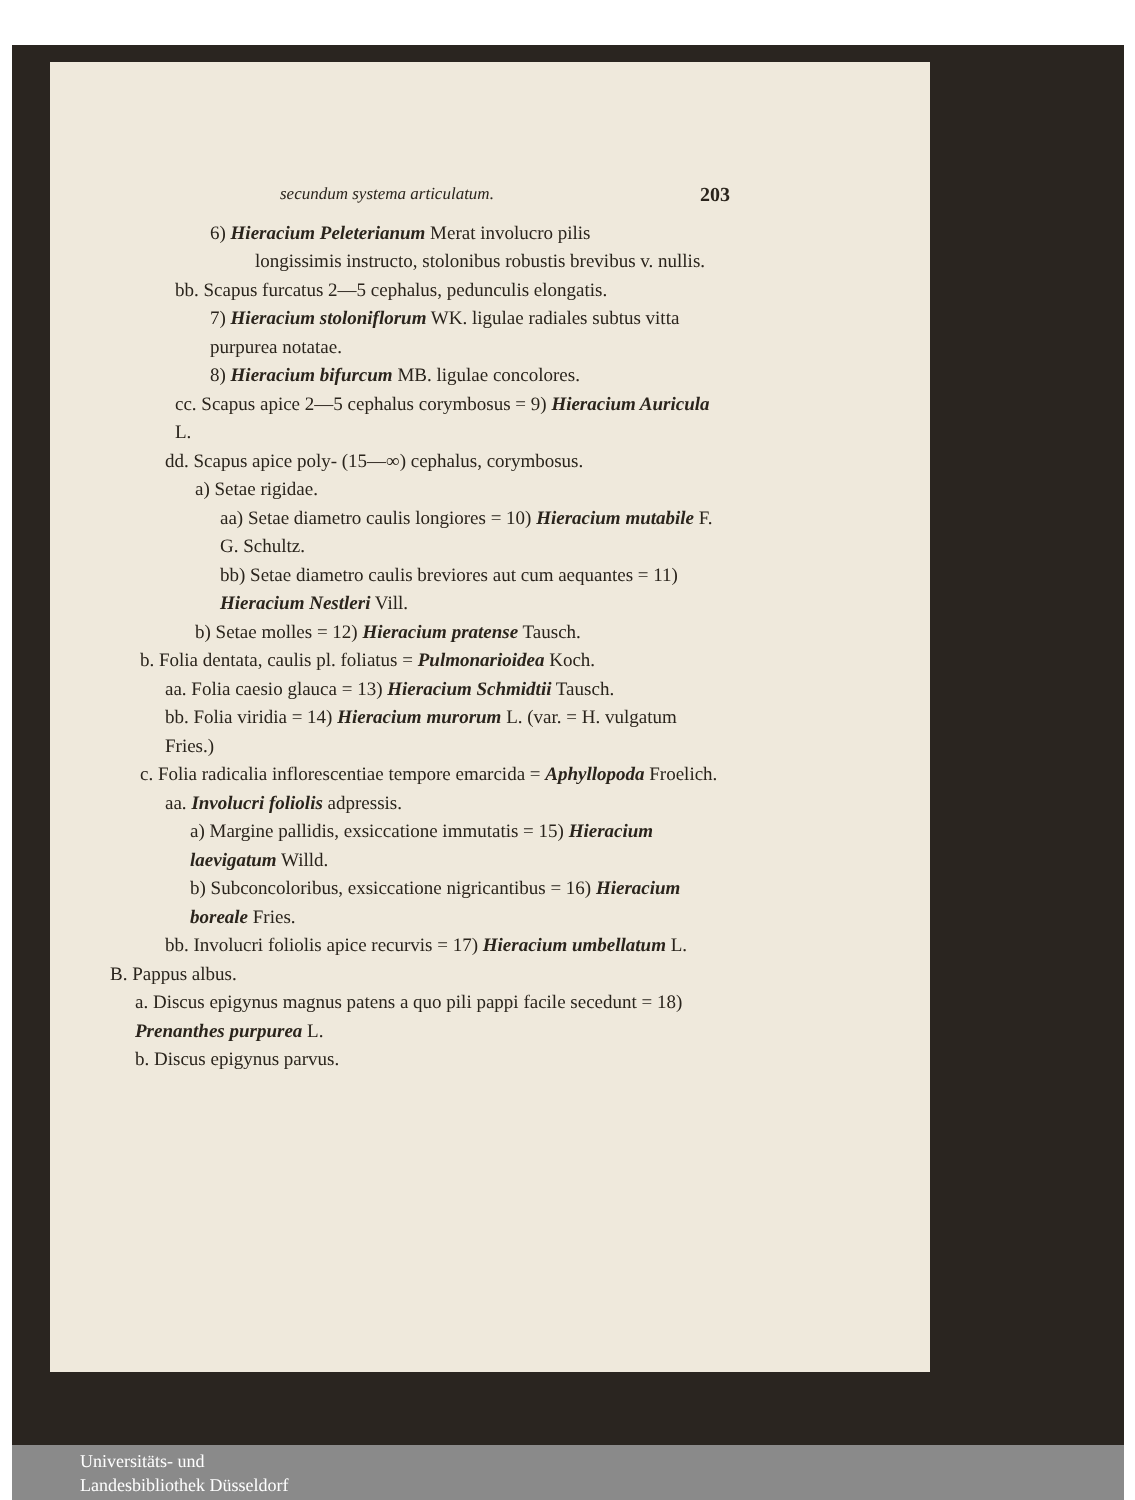secundum systema articulatum. 203
6) Hieracium Peleterianum Merat involucro pilis
longissimis instructo, stolonibus robustis brevibus v. nullis.
bb. Scapus furcatus 2—5 cephalus, pedunculis elongatis.
7) Hieracium stoloniflorum WK. ligulae radiales subtus vitta purpurea notatae.
8) Hieracium bifurcum MB. ligulae concolores.
cc. Scapus apice 2—5 cephalus corymbosus = 9) Hieracium Auricula L.
dd. Scapus apice poly- (15—∞) cephalus, corymbosus.
a) Setae rigidae.
aa) Setae diametro caulis longiores = 10) Hieracium mutabile F. G. Schultz.
bb) Setae diametro caulis breviores aut cum aequantes = 11) Hieracium Nestleri Vill.
b) Setae molles = 12) Hieracium pratense Tausch.
b. Folia dentata, caulis pl. foliatus = Pulmonarioidea Koch.
aa. Folia caesio glauca = 13) Hieracium Schmidtii Tausch.
bb. Folia viridia = 14) Hieracium murorum L. (var. = H. vulgatum Fries.)
c. Folia radicalia inflorescentiae tempore emarcida = Aphyllopoda Froelich.
aa. Involucri foliolis adpressis.
a) Margine pallidis, exsiccatione immutatis = 15) Hieracium laevigatum Willd.
b) Subconcoloribus, exsiccatione nigricantibus = 16) Hieracium boreale Fries.
bb. Involucri foliolis apice recurvis = 17) Hieracium umbellatum L.
B. Pappus albus.
a. Discus epigynus magnus patens a quo pili pappi facile secedunt = 18) Prenanthes purpurea L.
b. Discus epigynus parvus.
Universitäts- und
Landesbibliothek Düsseldorf